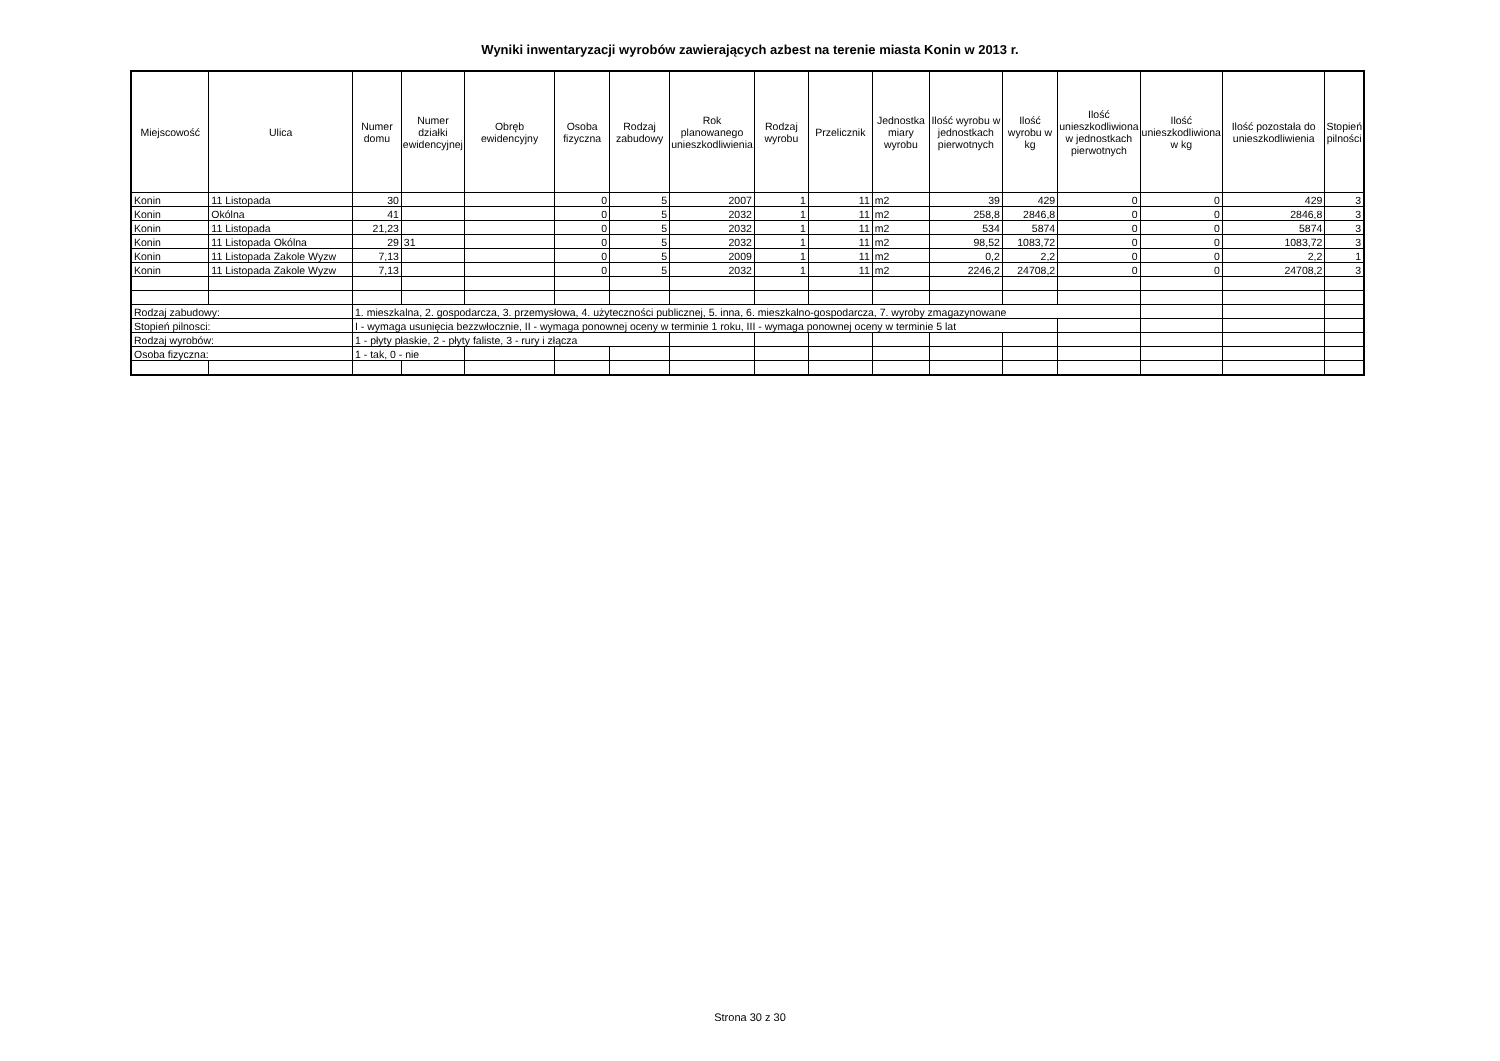Wyniki inwentaryzacji wyrobów zawierających azbest na terenie miasta Konin w 2013 r.
| Miejscowość | Ulica | Numer domu | Numer działki ewidencyjnej | Obręb ewidencyjny | Osoba fizyczna | Rodzaj zabudowy | Rok planowanego unieszkodliwienia | Rodzaj wyrobu | Przelicznik | Jednostka miary wyrobu | Ilość wyrobu w jednostkach pierwotnych | Ilość wyrobu w kg | Ilość unieszkodliwiona w jednostkach pierwotnych | Ilość unieszkodliwiona w kg | Ilość pozostała do unieszkodliwienia | Stopień pilności |
| --- | --- | --- | --- | --- | --- | --- | --- | --- | --- | --- | --- | --- | --- | --- | --- | --- |
| Konin | 11 Listopada | 30 | | | 0 | 5 | 2007 | 1 | 11 | m2 | 39 | 429 | 0 | 0 | 429 | 3 |
| Konin | Okólna | 41 | | | 0 | 5 | 2032 | 1 | 11 | m2 | 258,8 | 2846,8 | 0 | 0 | 2846,8 | 3 |
| Konin | 11 Listopada | 21,23 | | | 0 | 5 | 2032 | 1 | 11 | m2 | 534 | 5874 | 0 | 0 | 5874 | 3 |
| Konin | 11 Listopada Okólna | 29 | 31 | | 0 | 5 | 2032 | 1 | 11 | m2 | 98,52 | 1083,72 | 0 | 0 | 1083,72 | 3 |
| Konin | 11 Listopada Zakole Wyzw | 7,13 | | | 0 | 5 | 2009 | 1 | 11 | m2 | 0,2 | 2,2 | 0 | 0 | 2,2 | 1 |
| Konin | 11 Listopada Zakole Wyzw | 7,13 | | | 0 | 5 | 2032 | 1 | 11 | m2 | 2246,2 | 24708,2 | 0 | 0 | 24708,2 | 3 |
| Rodzaj zabudowy: | | 1. mieszkalna, 2. gospodarcza, 3. przemysłowa, 4. użyteczności publicznej, 5. inna, 6. mieszkalno-gospodarcza, 7. wyroby zmagazynowane | | | | | | | | | | | | | | |
| Stopień pilnosci: | | I - wymaga usunięcia bezzwłocznie, II - wymaga ponownej oceny w terminie 1 roku, III - wymaga ponownej oceny w terminie 5 lat | | | | | | | | | | | | | | |
| Rodzaj wyrobów: | | 1 - płyty płaskie, 2 - płyty faliste, 3 - rury i złącza | | | | | | | | | | | | | | |
| Osoba fizyczna: | | 1 - tak, 0 - nie | | | | | | | | | | | | | | |
Strona 30 z 30